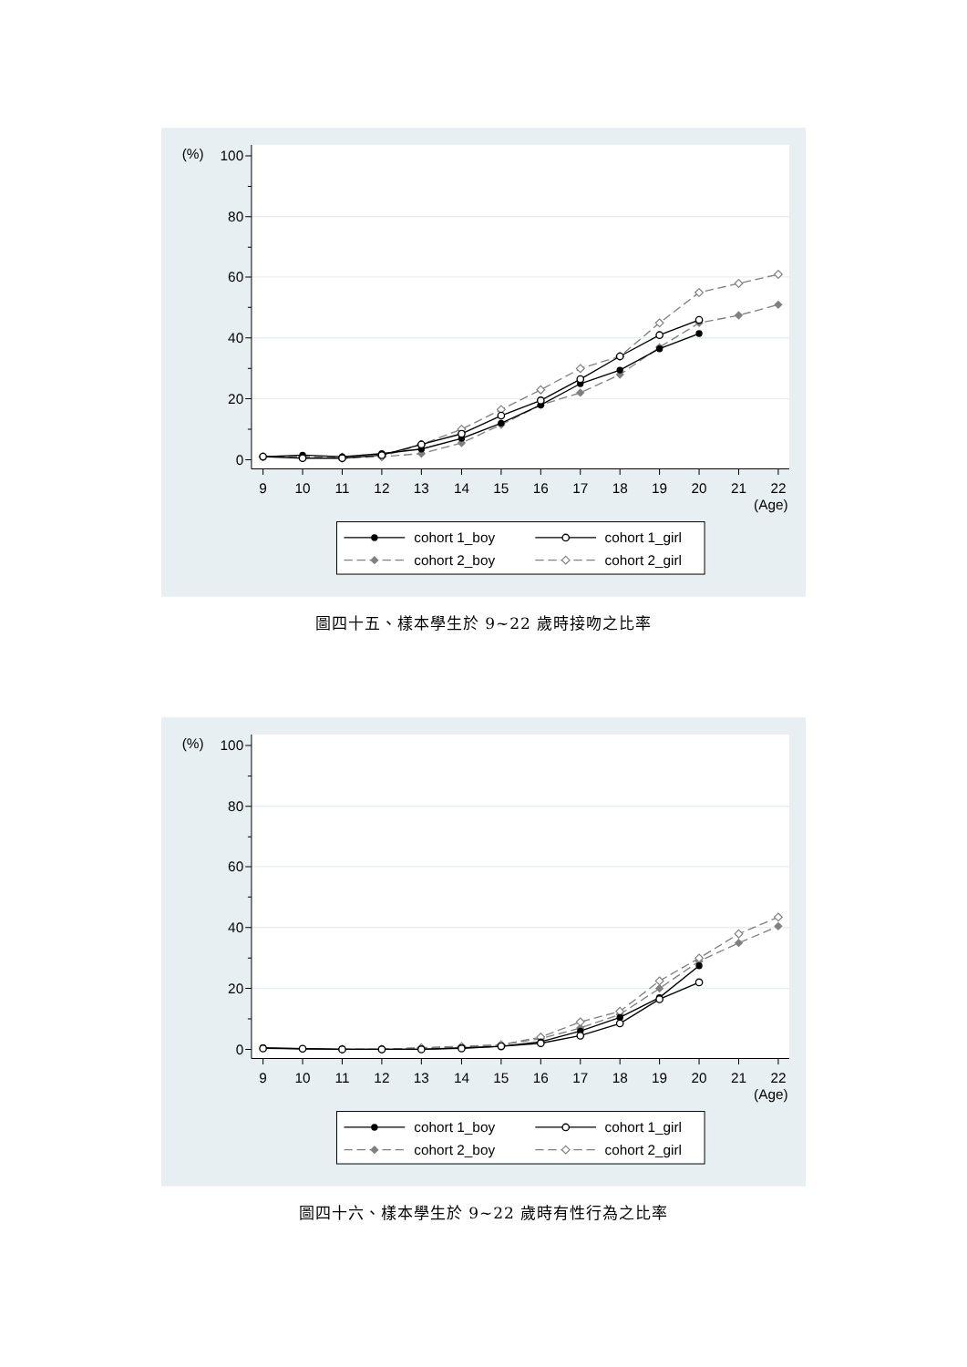0
20
40
60
80
100
(%)
9
10
11
12
13
14
15
16
17
18
19
20
21
22
(Age)
cohort 1_boy
cohort 1_girl
cohort 2_boy
cohort 2_girl
圖四十五、樣本學生於 9~22 歲時接吻之比率
0
20
40
60
80
100
(%)
9
10
11
12
13
14
15
16
17
18
19
20
21
22
(Age)
cohort 1_boy
cohort 1_girl
cohort 2_boy
cohort 2_girl
圖四十六、樣本學生於 9~22 歲時有性行為之比率